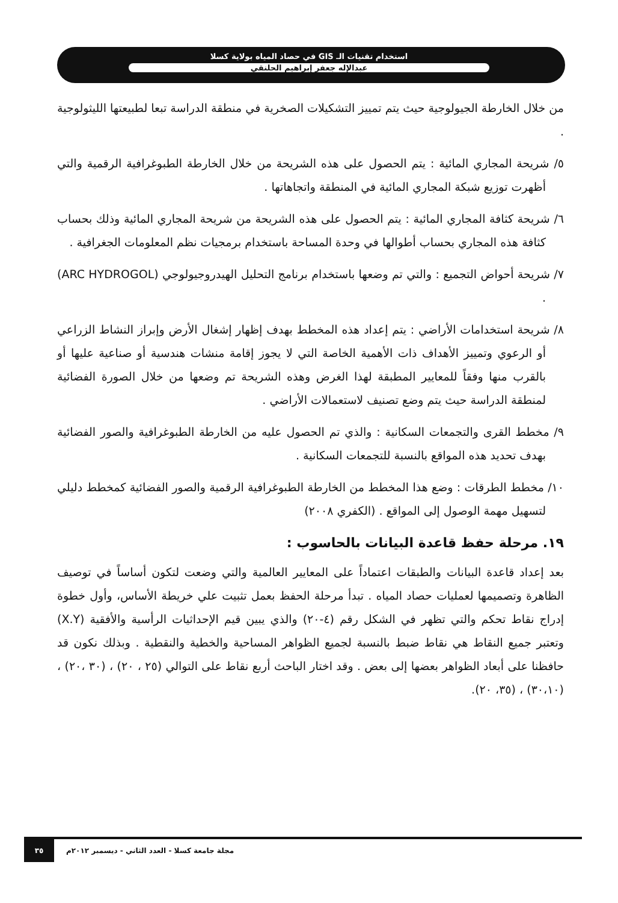استخدام تقنيات الـ GIS في حصاد المياه بولاية كسلا
عبدالإله جعفر إبراهيم الحلنقي
من خلال الخارطة الجيولوجية حيث يتم تمييز التشكيلات الصخرية في منطقة الدراسة تبعا لطبيعتها الليثولوجية .
٥/ شريحة المجاري المائية : يتم الحصول على هذه الشريحة من خلال الخارطة الطبوغرافية الرقمية والتي أظهرت توزيع شبكة المجاري المائية في المنطقة واتجاهاتها .
٦/ شريحة كثافة المجاري المائية : يتم الحصول على هذه الشريحة من شريحة المجاري المائية وذلك بحساب كثافة هذه المجاري بحساب أطوالها في وحدة المساحة باستخدام برمجيات نظم المعلومات الجغرافية .
٧/ شريحة أحواض التجميع : والتي تم وضعها باستخدام برنامج التحليل الهيدروجيولوجي (ARC HYDROGOL) .
٨/ شريحة استخدامات الأراضي : يتم إعداد هذه المخطط بهدف إظهار إشغال الأرض وإبراز النشاط الزراعي أو الرعوي وتمييز الأهداف ذات الأهمية الخاصة التي لا يجوز إقامة منشات هندسية أو صناعية عليها أو بالقرب منها وفقاً للمعايير المطبقة لهذا الغرض وهذه الشريحة تم وضعها من خلال الصورة الفضائية لمنطقة الدراسة حيث يتم وضع تصنيف لاستعمالات الأراضي .
٩/ مخطط القرى والتجمعات السكانية : والذي تم الحصول عليه من الخارطة الطبوغرافية والصور الفضائية بهدف تحديد هذه المواقع بالنسبة للتجمعات السكانية .
١٠/ مخطط الطرقات : وضع هذا المخطط من الخارطة الطبوغرافية الرقمية والصور الفضائية كمخطط دليلي لتسهيل مهمة الوصول إلى المواقع . (الكفري ٢٠٠٨)
١٩. مرحلة حفظ قاعدة البيانات بالحاسوب :
بعد إعداد قاعدة البيانات والطبقات اعتماداً على المعايير العالمية والتي وضعت لتكون أساساً في توصيف الظاهرة وتصميمها لعمليات حصاد المياه . تبدأ مرحلة الحفظ بعمل تثبيت علي خريطة الأساس، وأول خطوة إدراج نقاط تحكم والتي تظهر في الشكل رقم (٤-٢٠) والذي يبين قيم الإحداثيات الرأسية والأفقية (X.Y) وتعتبر جميع النقاط هي نقاط ضبط بالنسبة لجميع الظواهر المساحية والخطية والنقطية . وبذلك نكون قد حافظنا على أبعاد الظواهر بعضها إلى بعض . وقد اختار الباحث أربع نقاط على التوالي (٢٥ ، ٢٠) ، (٣٠ ،٢٠) ، (٣٠،١٠) ، (٣٥، ٢٠).
مجلة جامعة كسلا - العدد الثاني - ديسمبر ٢٠١٢م ٣٥